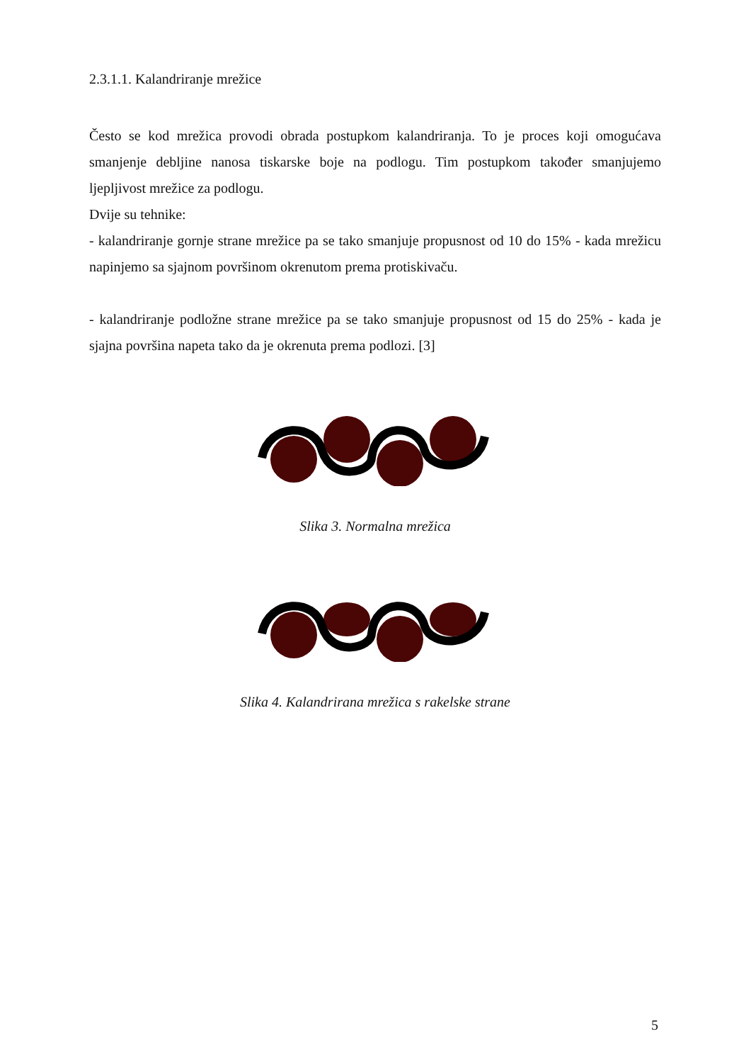2.3.1.1. Kalandriranje mrežice
Često se kod mrežica provodi obrada postupkom kalandriranja. To je proces koji omogućava smanjenje debljine nanosa tiskarske boje na podlogu. Tim postupkom također smanjujemo ljepljivost mrežice za podlogu.
Dvije su tehnike:
- kalandriranje gornje strane mrežice pa se tako smanjuje propusnost od 10 do 15% - kada mrežicu napinjemo sa sjajnom površinom okrenutom prema protiskivaču.
- kalandriranje podložne strane mrežice pa se tako smanjuje propusnost od 15 do 25% - kada je sjajna površina napeta tako da je okrenuta prema podlozi. [3]
Slika 3. Normalna mrežica
Slika 4. Kalandrirana mrežica s rakelske strane
5